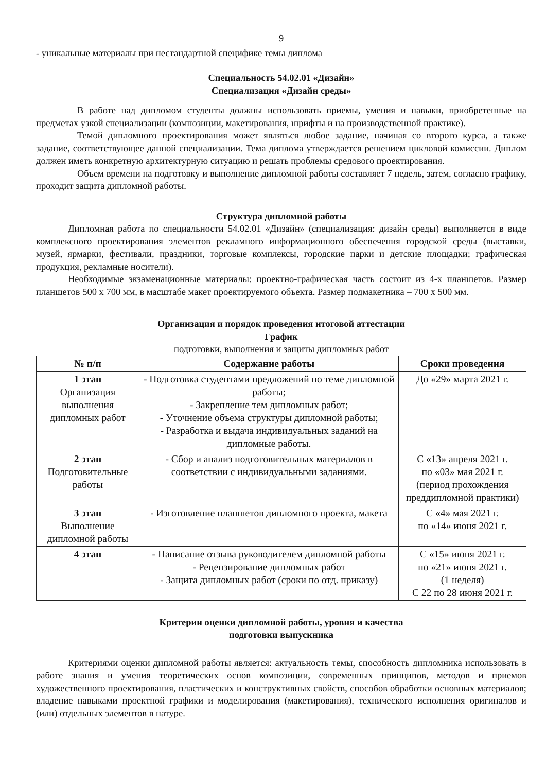9
- уникальные материалы при нестандартной специфике темы диплома
Специальность 54.02.01 «Дизайн»
Специализация «Дизайн среды»
В работе над дипломом студенты должны использовать приемы, умения и навыки, приобретенные на предметах узкой специализации (композиции, макетирования, шрифты и на производственной практике).
Темой дипломного проектирования может являться любое задание, начиная со второго курса, а также задание, соответствующее данной специализации. Тема диплома утверждается решением цикловой комиссии. Диплом должен иметь конкретную архитектурную ситуацию и решать проблемы средового проектирования.
Объем времени на подготовку и выполнение дипломной работы составляет 7 недель, затем, согласно графику, проходит защита дипломной работы.
Структура дипломной работы
Дипломная работа по специальности 54.02.01 «Дизайн» (специализация: дизайн среды) выполняется в виде комплексного проектирования элементов рекламного информационного обеспечения городской среды (выставки, музей, ярмарки, фестивали, праздники, торговые комплексы, городские парки и детские площадки; графическая продукция, рекламные носители).
Необходимые экзаменационные материалы: проектно-графическая часть состоит из 4-х планшетов. Размер планшетов 500 х 700 мм, в масштабе макет проектируемого объекта. Размер подмакетника – 700 х 500 мм.
Организация и порядок проведения итоговой аттестации
График
подготовки, выполнения и защиты дипломных работ
| № п/п | Содержание работы | Сроки проведения |
| --- | --- | --- |
| 1 этап Организация выполнения дипломных работ | - Подготовка студентами предложений по теме дипломной работы; - Закрепление тем дипломных работ; - Уточнение объема структуры дипломной работы; - Разработка и выдача индивидуальных заданий на дипломные работы. | До «29» марта 20 21 г. |
| 2 этап Подготовительные работы | - Сбор и анализ подготовительных материалов в соответствии с индивидуальными заданиями. | С « 13 » апреля 2021 г. по « 03 » мая 2021 г. (период прохождения преддипломной практики) |
| 3 этап Выполнение дипломной работы | - Изготовление планшетов дипломного проекта, макета | С «4» мая 2021 г. по « 14 » июня 2021 г. |
| 4 этап | - Написание отзыва руководителем дипломной работы - Рецензирование дипломных работ - Защита дипломных работ (сроки по отд. приказу) | С « 15 » июня 2021 г. по « 21 » июня 2021 г. (1 неделя) С 22 по 28 июня 2021 г. |
Критерии оценки дипломной работы, уровня и качества
подготовки выпускника
Критериями оценки дипломной работы является: актуальность темы, способность дипломника использовать в работе знания и умения теоретических основ композиции, современных принципов, методов и приемов художественного проектирования, пластических и конструктивных свойств, способов обработки основных материалов; владение навыками проектной графики и моделирования (макетирования), технического исполнения оригиналов и (или) отдельных элементов в натуре.